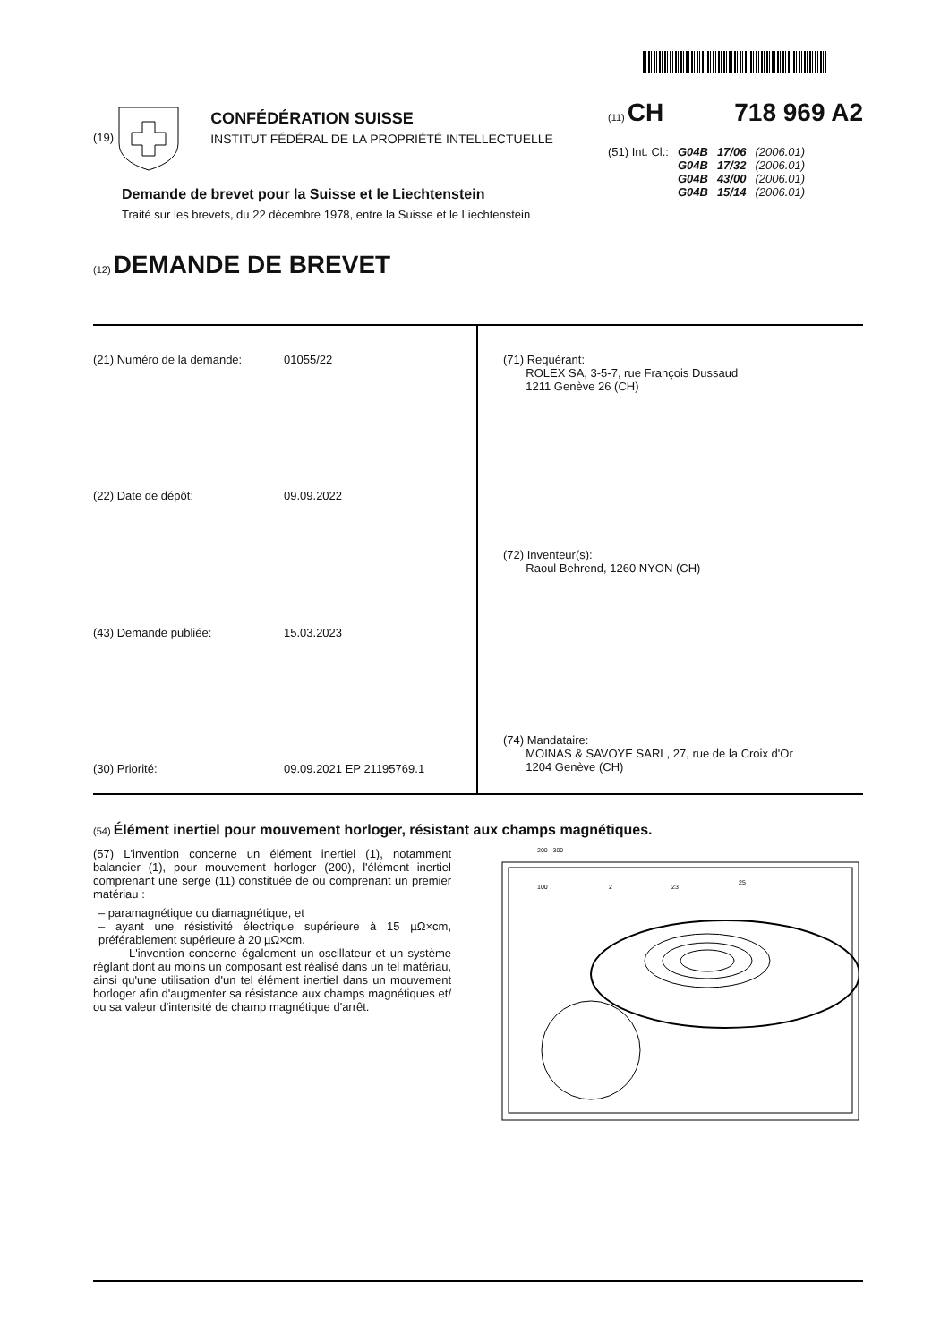(19)
CONFÉDÉRATION SUISSE
INSTITUT FÉDÉRAL DE LA PROPRIÉTÉ INTELLECTUELLE
(11) CH 718 969 A2
| (51) Int. Cl.: | G04B | 17/06 | (2006.01) |
| | G04B | 17/32 | (2006.01) |
| | G04B | 43/00 | (2006.01) |
| | G04B | 15/14 | (2006.01) |
Demande de brevet pour la Suisse et le Liechtenstein
Traité sur les brevets, du 22 décembre 1978, entre la Suisse et le Liechtenstein
(12) DEMANDE DE BREVET
(21) Numéro de la demande: 01055/22
(22) Date de dépôt: 09.09.2022
(43) Demande publiée: 15.03.2023
(30) Priorité: 09.09.2021 EP 21195769.1
(71) Requérant:
ROLEX SA, 3-5-7, rue François Dussaud
1211 Genève 26 (CH)
(72) Inventeur(s):
Raoul Behrend, 1260 NYON (CH)
(74) Mandataire:
MOINAS & SAVOYE SARL, 27, rue de la Croix d'Or
1204 Genève (CH)
(54) Élément inertiel pour mouvement horloger, résistant aux champs magnétiques.
(57) L'invention concerne un élément inertiel (1), notamment balancier (1), pour mouvement horloger (200), l'élément inertiel comprenant une serge (11) constituée de ou comprenant un premier matériau :
– paramagnétique ou diamagnétique, et
– ayant une résistivité électrique supérieure à 15 µΩ×cm, préférablement supérieure à 20 µΩ×cm.
L'invention concerne également un oscillateur et un système réglant dont au moins un composant est réalisé dans un tel matériau, ainsi qu'une utilisation d'un tel élément inertiel dans un mouvement horloger afin d'augmenter sa résistance aux champs magnétiques et/ ou sa valeur d'intensité de champ magnétique d'arrêt.
200 300
100
2
23
25